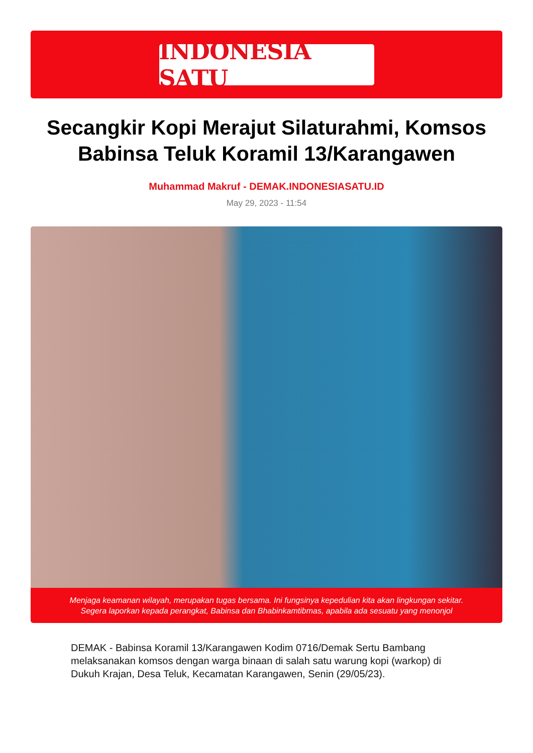INDONESIA SATU
Secangkir Kopi Merajut Silaturahmi, Komsos Babinsa Teluk Koramil 13/Karangawen
Muhammad Makruf - DEMAK.INDONESIASATU.ID
May 29, 2023 - 11:54
Menjaga keamanan wilayah, merupakan tugas bersama. Ini fungsinya kepedulian kita akan lingkungan sekitar.
Segera laporkan kepada perangkat, Babinsa dan Bhabinkamtibmas, apabila ada sesuatu yang menonjol
DEMAK - Babinsa Koramil 13/Karangawen Kodim 0716/Demak Sertu Bambang melaksanakan komsos dengan warga binaan di salah satu warung kopi (warkop) di Dukuh Krajan, Desa Teluk, Kecamatan Karangawen, Senin (29/05/23).